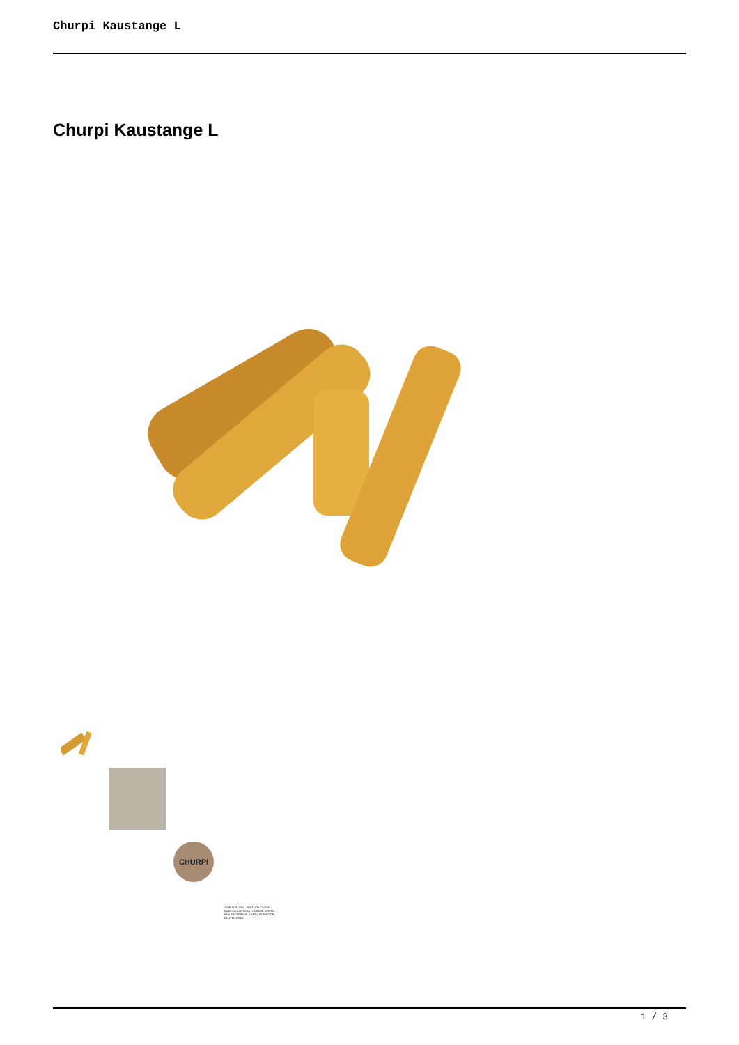Churpi Kaustange L
Churpi Kaustange L
CHURPI
100% NATURAL · RICO EN CALCIO · BAJO EN LACTOSA · HIGIENE DENTAL · 65% PROTEINAS · LARGA DURACIÓN · GLUTEN FREE
1 / 3